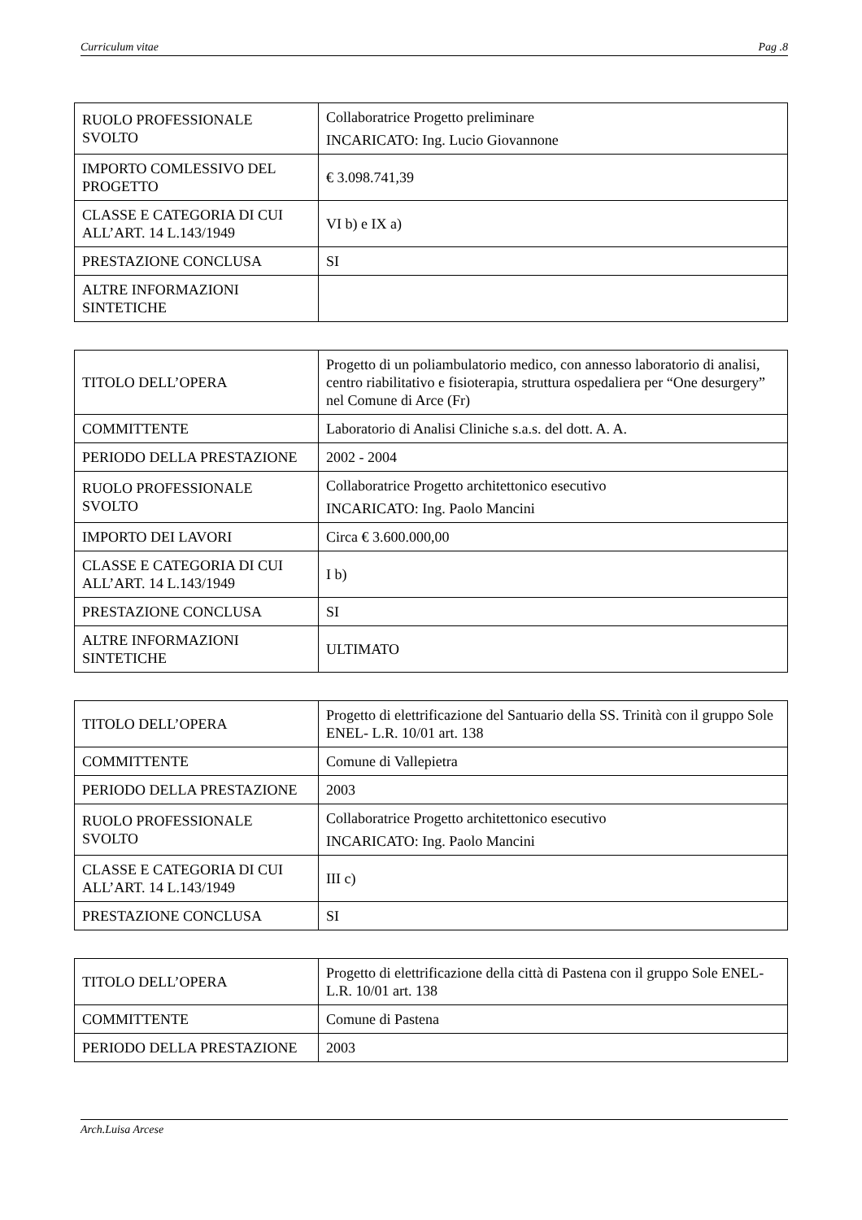Curriculum vitae Pag .8
| RUOLO PROFESSIONALE SVOLTO | Collaboratrice Progetto preliminare INCARICATO: Ing. Lucio Giovannone |
| IMPORTO COMLESSIVO DEL PROGETTO | € 3.098.741,39 |
| CLASSE E CATEGORIA DI CUI ALL’ART. 14 L.143/1949 | VI b) e IX a) |
| PRESTAZIONE CONCLUSA | SI |
| ALTRE INFORMAZIONI SINTETICHE | |
| TITOLO DELL’OPERA | Progetto di un poliambulatorio medico, con annesso laboratorio di analisi, centro riabilitativo e fisioterapia, struttura ospedaliera per “One desurgery” nel Comune di Arce (Fr) |
| COMMITTENTE | Laboratorio di Analisi Cliniche s.a.s. del dott. A. A. |
| PERIODO DELLA PRESTAZIONE | 2002 - 2004 |
| RUOLO PROFESSIONALE SVOLTO | Collaboratrice Progetto architettonico esecutivo INCARICATO: Ing. Paolo Mancini |
| IMPORTO DEI LAVORI | Circa € 3.600.000,00 |
| CLASSE E CATEGORIA DI CUI ALL’ART. 14 L.143/1949 | I b) |
| PRESTAZIONE CONCLUSA | SI |
| ALTRE INFORMAZIONI SINTETICHE | ULTIMATO |
| TITOLO DELL’OPERA | Progetto di elettrificazione del Santuario della SS. Trinità con il gruppo Sole ENEL- L.R. 10/01 art. 138 |
| COMMITTENTE | Comune di Vallepietra |
| PERIODO DELLA PRESTAZIONE | 2003 |
| RUOLO PROFESSIONALE SVOLTO | Collaboratrice Progetto architettonico esecutivo INCARICATO: Ing. Paolo Mancini |
| CLASSE E CATEGORIA DI CUI ALL’ART. 14 L.143/1949 | III c) |
| PRESTAZIONE CONCLUSA | SI |
| TITOLO DELL’OPERA | Progetto di elettrificazione della città di Pastena con il gruppo Sole ENEL- L.R. 10/01 art. 138 |
| COMMITTENTE | Comune di Pastena |
| PERIODO DELLA PRESTAZIONE | 2003 |
Arch.Luisa Arcese